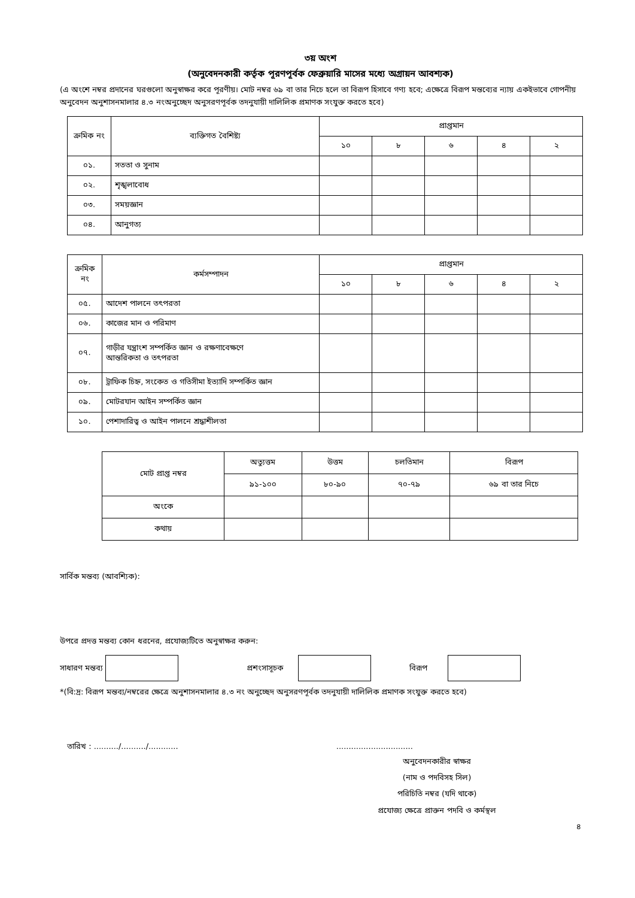৩য় অংশ
(অনুবেদনকারী কর্তৃক পূরণপূর্বক ফেব্রুয়ারি মাসের মধ্যে অগ্রায়ন আবশ্যক)
(এ অংশে নম্বর প্রদানের ঘরগুলো অনুস্বাক্ষর করে পূরণীয়। মোট নম্বর ৬৯ বা তার নিচে হলে তা বিরূপ হিসাবে গণ্য হবে; এক্ষেত্রে বিরূপ মন্তব্যের ন্যায় একইভাবে গোপনীয় অনুবেদন অনুশাসনমালার ৪.৩ নংঅনুচ্ছেদ অনুসরণপূর্বক তদনুযায়ী দালিলিক প্রমাণক সংযুক্ত করতে হবে)
| ক্রমিক নং | ব্যক্তিগত বৈশিষ্ট্য | প্রাপ্তমান | | | | |
| --- | --- | --- | --- | --- | --- | --- |
| | | ১০ | ৮ | ৬ | ৪ | ২ |
| ০১. | সততা ও সুনাম | | | | | |
| ০২. | শৃঙ্খলাবোধ | | | | | |
| ০৩. | সময়জ্ঞান | | | | | |
| ০৪. | আনুগত্য | | | | | |
| ক্রমিক নং | কর্মসম্পাদন | প্রাপ্তমান | | | | |
| --- | --- | --- | --- | --- | --- | --- |
| | | ১০ | ৮ | ৬ | ৪ | ২ |
| ০৫. | আদেশ পালনে তৎপরতা | | | | | |
| ০৬. | কাজের মান ও পরিমাণ | | | | | |
| ০৭. | গাড়ীর যন্ত্রাংশ সম্পর্কিত জ্ঞান ও রক্ষণাবেক্ষণে আন্তরিকতা ও তৎপরতা | | | | | |
| ০৮. | ট্রাফিক চিহ্ন, সংকেত ও গতিসীমা ইত্যাদি সম্পর্কিত জ্ঞান | | | | | |
| ০৯. | মোটরযান আইন সম্পর্কিত জ্ঞান | | | | | |
| ১০. | পেশাদারিত্ব ও আইন পালনে শ্রদ্ধাশীলতা | | | | | |
| মোট প্রাপ্ত নম্বর | অত্যুত্তম | উত্তম | চলতিমান | বিরূপ |
| --- | --- | --- | --- | --- |
| | ৯১-১০০ | ৮০-৯০ | ৭০-৭৯ | ৬৯ বা তার নিচে |
| অংকে | | | | |
| কথায় | | | | |
সার্বিক মন্তব্য (আবশ্যিক):
উপরে প্রদত্ত মন্তব্য কোন ধরনের, প্রযোজ্যটিতে অনুস্বাক্ষর করুন:
সাধারণ মন্তব্য প্রশংসাসূচক বিরূপ
*(বি:দ্র: বিরূপ মন্তব্য/নম্বরের ক্ষেত্রে অনুশাসনমালার ৪.৩ নং অনুচ্ছেদ অনুসরণপূর্বক তদনুযায়ী দালিলিক প্রমাণক সংযুক্ত করতে হবে)
তারিখ : ........../........../............ ...............................
অনুবেদনকারীর স্বাক্ষর
(নাম ও পদবিসহ সিল)
পরিচিতি নম্বর (যদি থাকে)
প্রযোজ্য ক্ষেত্রে প্রাক্তন পদবি ও কর্মস্থল
৪